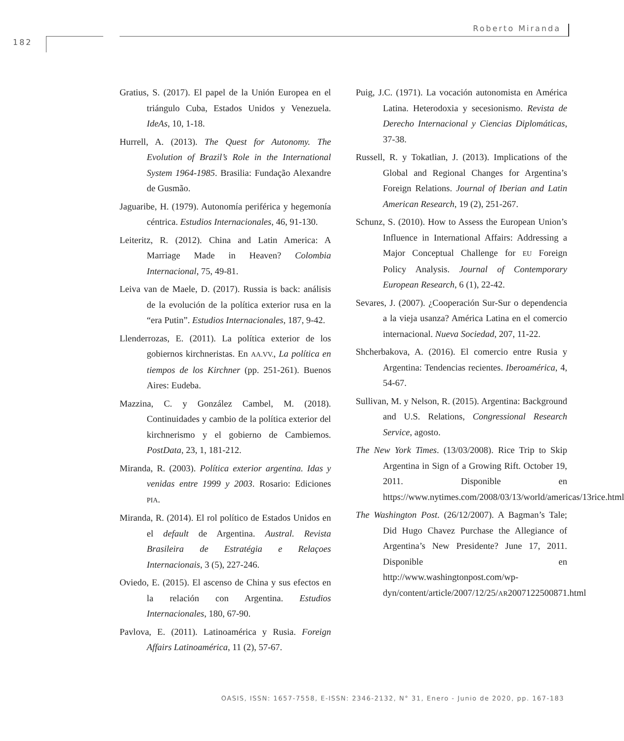182
Roberto Miranda
Gratius, S. (2017). El papel de la Unión Europea en el triángulo Cuba, Estados Unidos y Venezuela. IdeAs, 10, 1-18.
Hurrell, A. (2013). The Quest for Autonomy. The Evolution of Brazil’s Role in the International System 1964-1985. Brasilia: Fundação Alexandre de Gusmão.
Jaguaribe, H. (1979). Autonomía periférica y hegemonía céntrica. Estudios Internacionales, 46, 91-130.
Leiteritz, R. (2012). China and Latin America: A Marriage Made in Heaven? Colombia Internacional, 75, 49-81.
Leiva van de Maele, D. (2017). Russia is back: análisis de la evolución de la política exterior rusa en la “era Putin”. Estudios Internacionales, 187, 9-42.
Llenderrozas, E. (2011). La política exterior de los gobiernos kirchneristas. En AA.VV., La política en tiempos de los Kirchner (pp. 251-261). Buenos Aires: Eudeba.
Mazzina, C. y González Cambel, M. (2018). Continuidades y cambio de la política exterior del kirchnerismo y el gobierno de Cambiemos. PostData, 23, 1, 181-212.
Miranda, R. (2003). Política exterior argentina. Idas y venidas entre 1999 y 2003. Rosario: Ediciones PIA.
Miranda, R. (2014). El rol político de Estados Unidos en el default de Argentina. Austral. Revista Brasileira de Estratégia e Relaçoes Internacionais, 3 (5), 227-246.
Oviedo, E. (2015). El ascenso de China y sus efectos en la relación con Argentina. Estudios Internacionales, 180, 67-90.
Pavlova, E. (2011). Latinoamérica y Rusia. Foreign Affairs Latinoamérica, 11 (2), 57-67.
Puig, J.C. (1971). La vocación autonomista en América Latina. Heterodoxia y secesionismo. Revista de Derecho Internacional y Ciencias Diplomáticas, 37-38.
Russell, R. y Tokatlian, J. (2013). Implications of the Global and Regional Changes for Argentina’s Foreign Relations. Journal of Iberian and Latin American Research, 19 (2), 251-267.
Schunz, S. (2010). How to Assess the European Union’s Influence in International Affairs: Addressing a Major Conceptual Challenge for EU Foreign Policy Analysis. Journal of Contemporary European Research, 6 (1), 22-42.
Sevares, J. (2007). ¿Cooperación Sur-Sur o dependencia a la vieja usanza? América Latina en el comercio internacional. Nueva Sociedad, 207, 11-22.
Shcherbakova, A. (2016). El comercio entre Rusia y Argentina: Tendencias recientes. Iberoamérica, 4, 54-67.
Sullivan, M. y Nelson, R. (2015). Argentina: Background and U.S. Relations, Congressional Research Service, agosto.
The New York Times. (13/03/2008). Rice Trip to Skip Argentina in Sign of a Growing Rift. October 19, 2011. Disponible en https://www.nytimes.com/2008/03/13/world/americas/13rice.html
The Washington Post. (26/12/2007). A Bagman’s Tale; Did Hugo Chavez Purchase the Allegiance of Argentina’s New Presidente? June 17, 2011. Disponible en http://www.washingtonpost.com/wp-dyn/content/article/2007/12/25/AR2007122500871.html
OASIS, ISSN: 1657-7558, E-ISSN: 2346-2132, N° 31, Enero - Junio de 2020, pp. 167-183